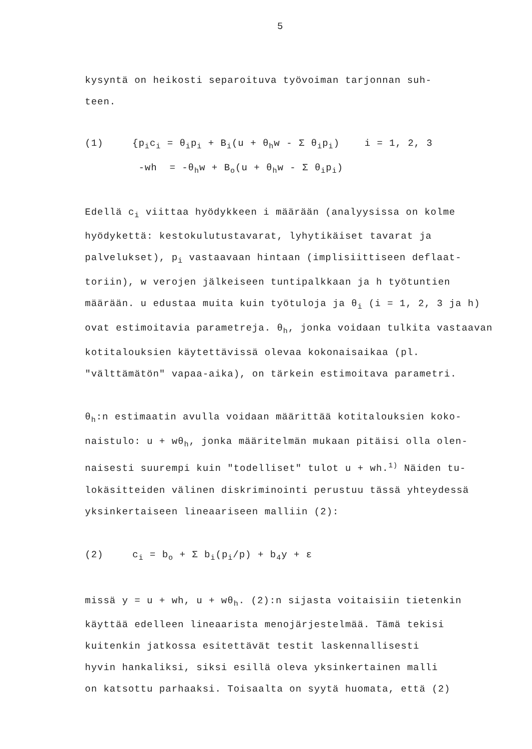5
kysyntä on heikosti separoituva työvoiman tarjonnan suh-
teen.
(1) {p<sub>i</sub>c<sub>i</sub> = θ<sub>i</sub>p<sub>i</sub> + B<sub>i</sub>(u + θ<sub>h</sub>w - Σ θ<sub>i</sub>p<sub>i</sub>) i = 1, 2, 3
-wh = -θ<sub>h</sub>w + B<sub>o</sub>(u + θ<sub>h</sub>w - Σ θ<sub>i</sub>p<sub>i</sub>)
Edellä c<sub>i</sub> viittaa hyödykkeen i määrään (analyysissa on kolme hyödykettä: kestokulutustavarat, lyhytikäiset tavarat ja palvelukset), p<sub>i</sub> vastaavaan hintaan (implisiittiseen deflaat-toriin), w verojen jälkeiseen tuntipalkkaan ja h työtuntien määrään. u edustaa muita kuin työtuloja ja θ<sub>i</sub> (i = 1, 2, 3 ja h) ovat estimoitavia parametreja. θ<sub>h</sub>, jonka voidaan tulkita vastaavan kotitalouksien käytettävissä olevaa kokonaisaikaa (pl. "välttämätön" vapaa-aika), on tärkein estimoitava parametri.
θ<sub>h</sub>:n estimaatin avulla voidaan määrittää kotitalouksien koko-naistulo: u + wθ<sub>h</sub>, jonka määritelmän mukaan pitäisi olla olen-naisesti suurempi kuin "todelliset" tulot u + wh.<sup>1)</sup> Näiden tu-lokäsitteiden välinen diskriminointi perustuu tässä yhteydessä yksinkertaiseen lineaariseen malliin (2):
(2) c<sub>i</sub> = b<sub>o</sub> + Σ b<sub>i</sub>(p<sub>i</sub>/p) + b<sub>4</sub>y + ε
missä y = u + wh, u + wθ<sub>h</sub>. (2):n sijasta voitaisiin tietenkin käyttää edelleen lineaarista menojärjestelmää. Tämä tekisi kuitenkin jatkossa esitettävät testit laskennallisesti
hyvin hankaliksi, siksi esillä oleva yksinkertainen malli
on katsottu parhaaksi. Toisaalta on syytä huomata, että (2)